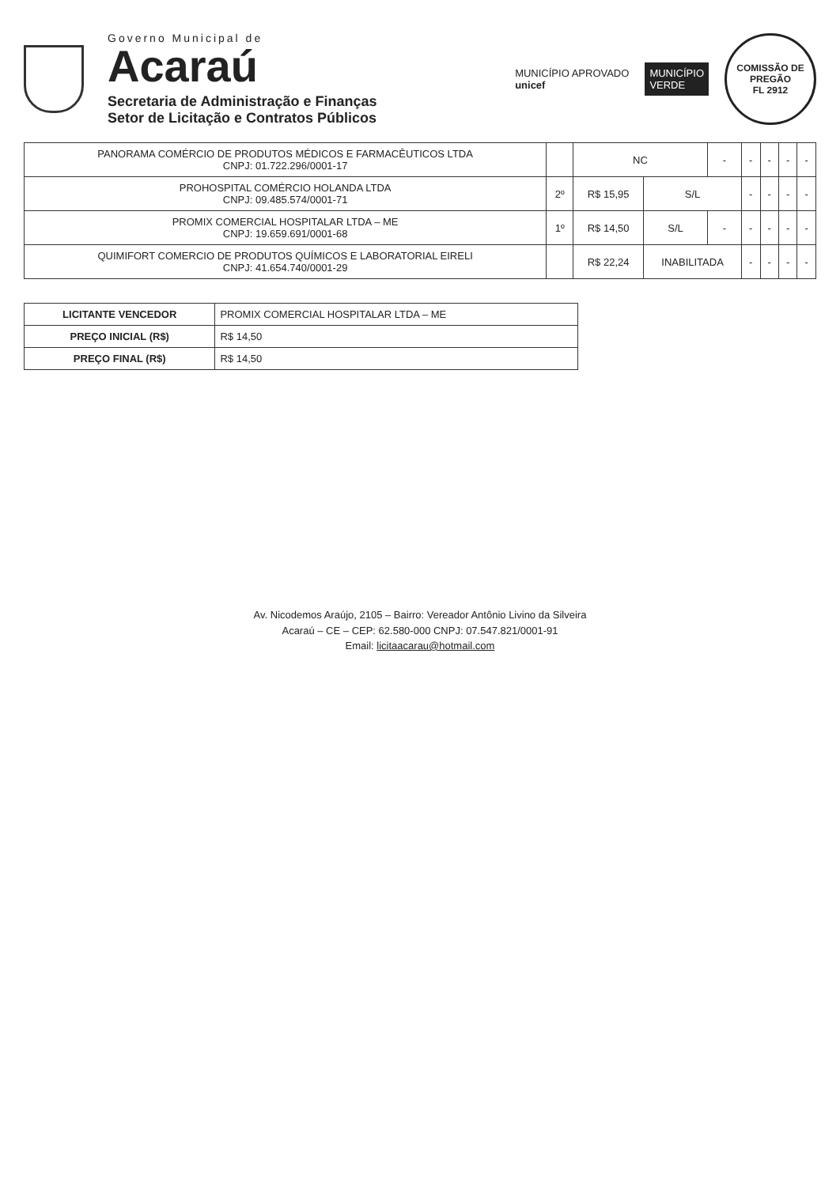Governo Municipal de
Acaraú
Secretaria de Administração e Finanças
Setor de Licitação e Contratos Públicos
MUNICÍPIO APROVADO
unicef
MUNICÍPIO
VERDE
COMISSÃO DE PREGÃO
FL 2912
| PANORAMA COMÉRCIO DE PRODUTOS MÉDICOS E FARMACÊUTICOS LTDA CNPJ: 01.722.296/0001-17 | | NC | | - | - | - | - | - |
| PROHOSPITAL COMÉRCIO HOLANDA LTDA CNPJ: 09.485.574/0001-71 | 2º | R$ 15,95 | S/L | | - | - | - | - |
| PROMIX COMERCIAL HOSPITALAR LTDA – ME CNPJ: 19.659.691/0001-68 | 1º | R$ 14,50 | S/L | - | - | - | - | - |
| QUIMIFORT COMERCIO DE PRODUTOS QUÍMICOS E LABORATORIAL EIRELI CNPJ: 41.654.740/0001-29 | | R$ 22,24 | INABILITADA | | - | - | - | - |
| LICITANTE VENCEDOR | PROMIX COMERCIAL HOSPITALAR LTDA – ME |
| PREÇO INICIAL (R$) | R$ 14,50 |
| PREÇO FINAL (R$) | R$ 14,50 |
Av. Nicodemos Araújo, 2105 – Bairro: Vereador Antônio Livino da Silveira
Acaraú – CE – CEP: 62.580-000 CNPJ: 07.547.821/0001-91
Email: licitaacarau@hotmail.com